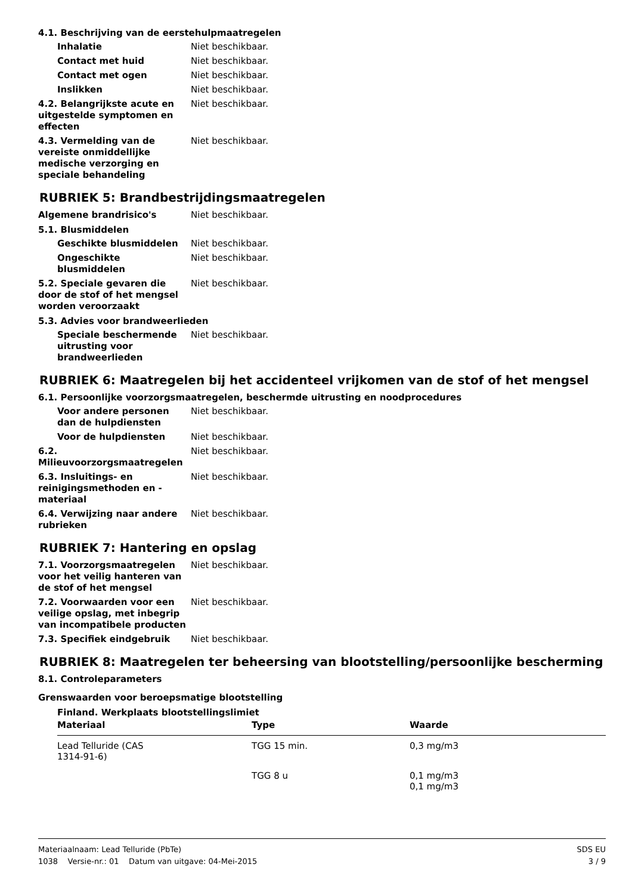4.1. Beschrijving van de eerstehulpmaatregelen
Inhalatie Niet beschikbaar.
Contact met huid Niet beschikbaar.
Contact met ogen Niet beschikbaar.
Inslikken Niet beschikbaar.
4.2. Belangrijkste acute en uitgestelde symptomen en effecten
Niet beschikbaar.
4.3. Vermelding van de vereiste onmiddellijke medische verzorging en speciale behandeling
Niet beschikbaar.
RUBRIEK 5: Brandbestrijdingsmaatregelen
Algemene brandrisico's Niet beschikbaar.
5.1. Blusmiddelen
Geschikte blusmiddelen Niet beschikbaar.
Ongeschikte blusmiddelen Niet beschikbaar.
5.2. Speciale gevaren die door de stof of het mengsel worden veroorzaakt
Niet beschikbaar.
5.3. Advies voor brandweerlieden
Speciale beschermende uitrusting voor brandweerlieden
Niet beschikbaar.
RUBRIEK 6: Maatregelen bij het accidenteel vrijkomen van de stof of het mengsel
6.1. Persoonlijke voorzorgsmaatregelen, beschermde uitrusting en noodprocedures
Voor andere personen dan de hulpdiensten
Niet beschikbaar.
Voor de hulpdiensten Niet beschikbaar.
6.2. Milieuvoorzorgsmaatregelen
Niet beschikbaar.
6.3. Insluitings- en reinigingsmethoden en -materiaal
Niet beschikbaar.
6.4. Verwijzing naar andere rubrieken
Niet beschikbaar.
RUBRIEK 7: Hantering en opslag
7.1. Voorzorgsmaatregelen voor het veilig hanteren van de stof of het mengsel
Niet beschikbaar.
7.2. Voorwaarden voor een veilige opslag, met inbegrip van incompatibele producten
Niet beschikbaar.
7.3. Specifiek eindgebruik Niet beschikbaar.
RUBRIEK 8: Maatregelen ter beheersing van blootstelling/persoonlijke bescherming
8.1. Controleparameters
Grenswaarden voor beroepsmatige blootstelling
Finland. Werkplaats blootstellingslimiet
| Materiaal | Type | Waarde |
| --- | --- | --- |
| Lead Telluride (CAS 1314-91-6) | TGG 15 min. | 0,3 mg/m3 |
| | TGG 8 u | 0,1 mg/m3 0,1 mg/m3 |
Materiaalnaam: Lead Telluride (PbTe)
1038 Versie-nr.: 01 Datum van uitgave: 04-Mei-2015
SDS EU
3 / 9